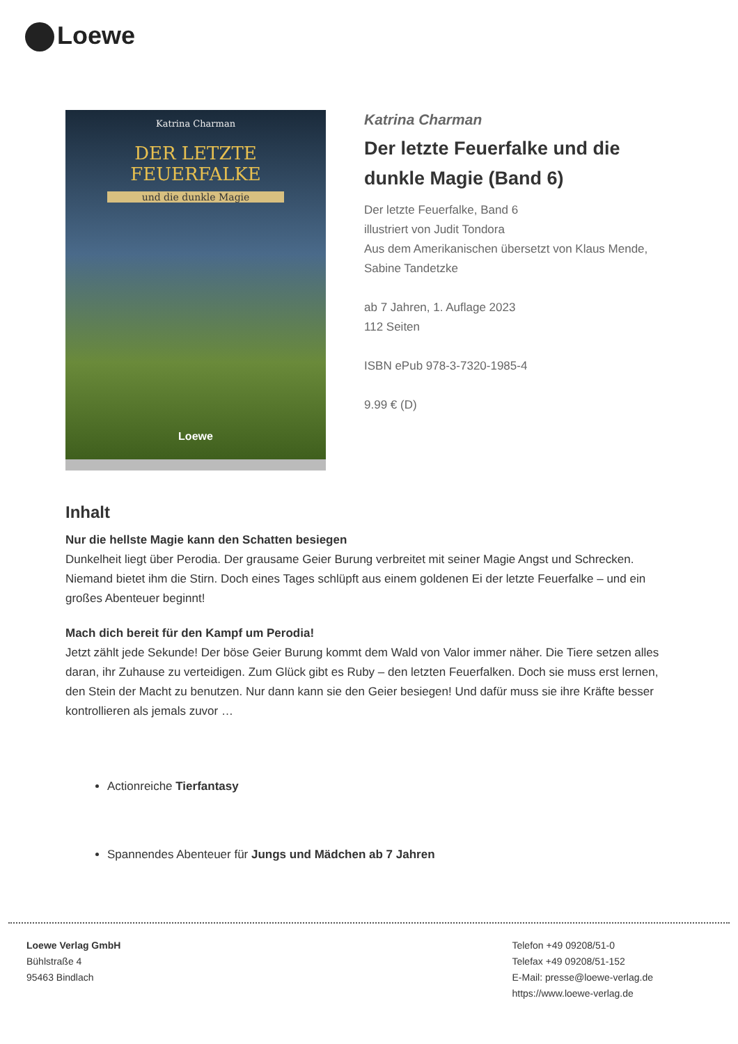Loewe
Katrina Charman
DER LETZTE
FEUERFALKE
und die dunkle Magie
Loewe
Katrina Charman
Der letzte Feuerfalke und die dunkle Magie (Band 6)
Der letzte Feuerfalke, Band 6
illustriert von Judit Tondora
Aus dem Amerikanischen übersetzt von Klaus Mende, Sabine Tandetzke
ab 7 Jahren, 1. Auflage 2023
112 Seiten
ISBN ePub 978-3-7320-1985-4
9.99 € (D)
Inhalt
Nur die hellste Magie kann den Schatten besiegen
Dunkelheit liegt über Perodia. Der grausame Geier Burung verbreitet mit seiner Magie Angst und Schrecken. Niemand bietet ihm die Stirn. Doch eines Tages schlüpft aus einem goldenen Ei der letzte Feuerfalke – und ein großes Abenteuer beginnt!
Mach dich bereit für den Kampf um Perodia!
Jetzt zählt jede Sekunde! Der böse Geier Burung kommt dem Wald von Valor immer näher. Die Tiere setzen alles daran, ihr Zuhause zu verteidigen. Zum Glück gibt es Ruby – den letzten Feuerfalken. Doch sie muss erst lernen, den Stein der Macht zu benutzen. Nur dann kann sie den Geier besiegen! Und dafür muss sie ihre Kräfte besser kontrollieren als jemals zuvor …
Actionreiche Tierfantasy
Spannendes Abenteuer für Jungs und Mädchen ab 7 Jahren
Loewe Verlag GmbH
Bühlstraße 4
95463 Bindlach
Telefon +49 09208/51-0
Telefax +49 09208/51-152
E-Mail: presse@loewe-verlag.de
https://www.loewe-verlag.de